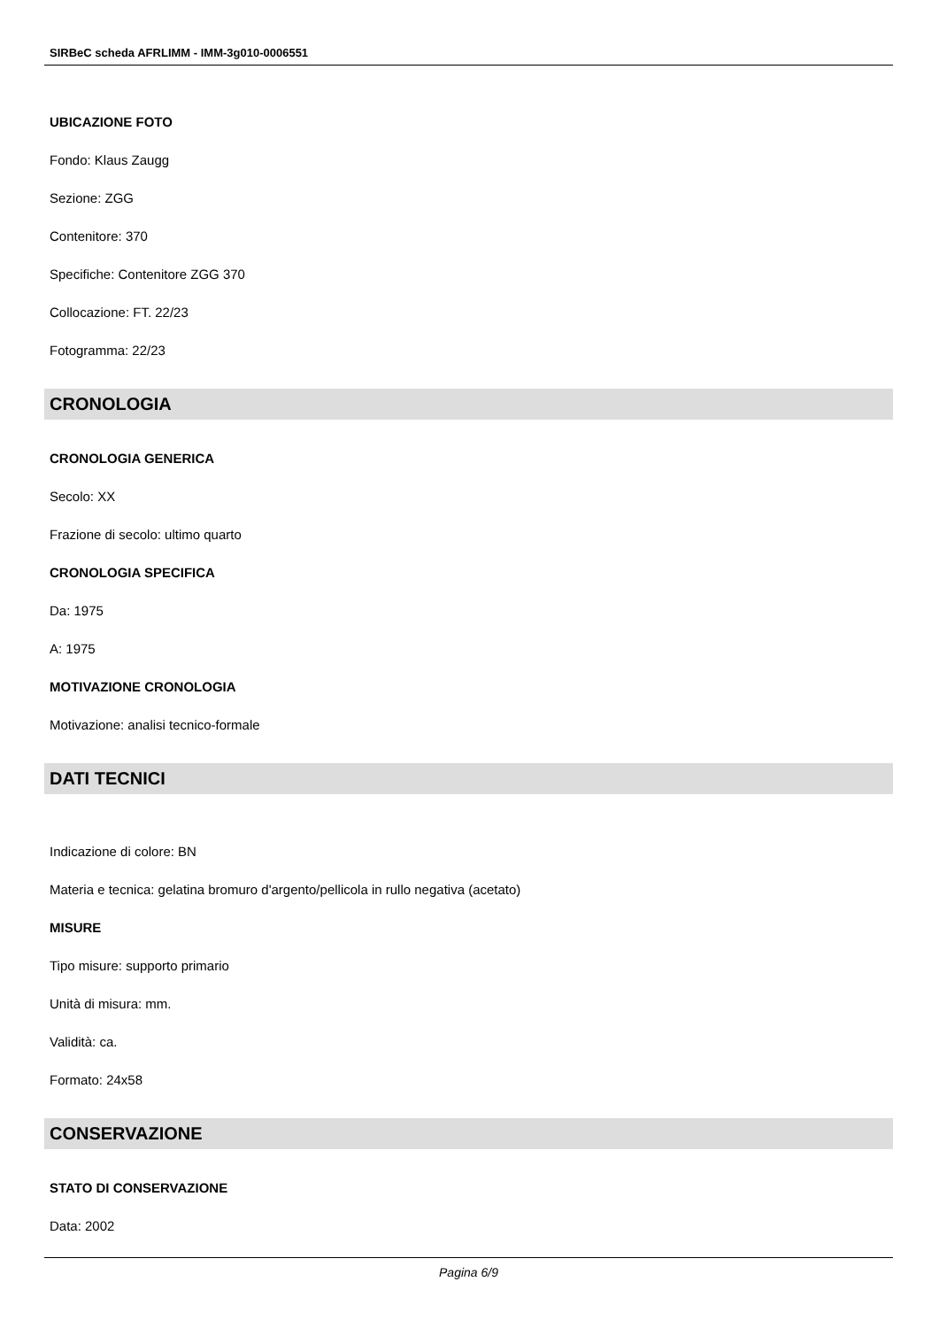SIRBeC scheda AFRLIMM - IMM-3g010-0006551
UBICAZIONE FOTO
Fondo: Klaus Zaugg
Sezione: ZGG
Contenitore: 370
Specifiche: Contenitore ZGG 370
Collocazione: FT. 22/23
Fotogramma: 22/23
CRONOLOGIA
CRONOLOGIA GENERICA
Secolo: XX
Frazione di secolo: ultimo quarto
CRONOLOGIA SPECIFICA
Da: 1975
A: 1975
MOTIVAZIONE CRONOLOGIA
Motivazione: analisi tecnico-formale
DATI TECNICI
Indicazione di colore: BN
Materia e tecnica: gelatina bromuro d'argento/pellicola in rullo negativa (acetato)
MISURE
Tipo misure: supporto primario
Unità di misura: mm.
Validità: ca.
Formato: 24x58
CONSERVAZIONE
STATO DI CONSERVAZIONE
Data: 2002
Pagina 6/9